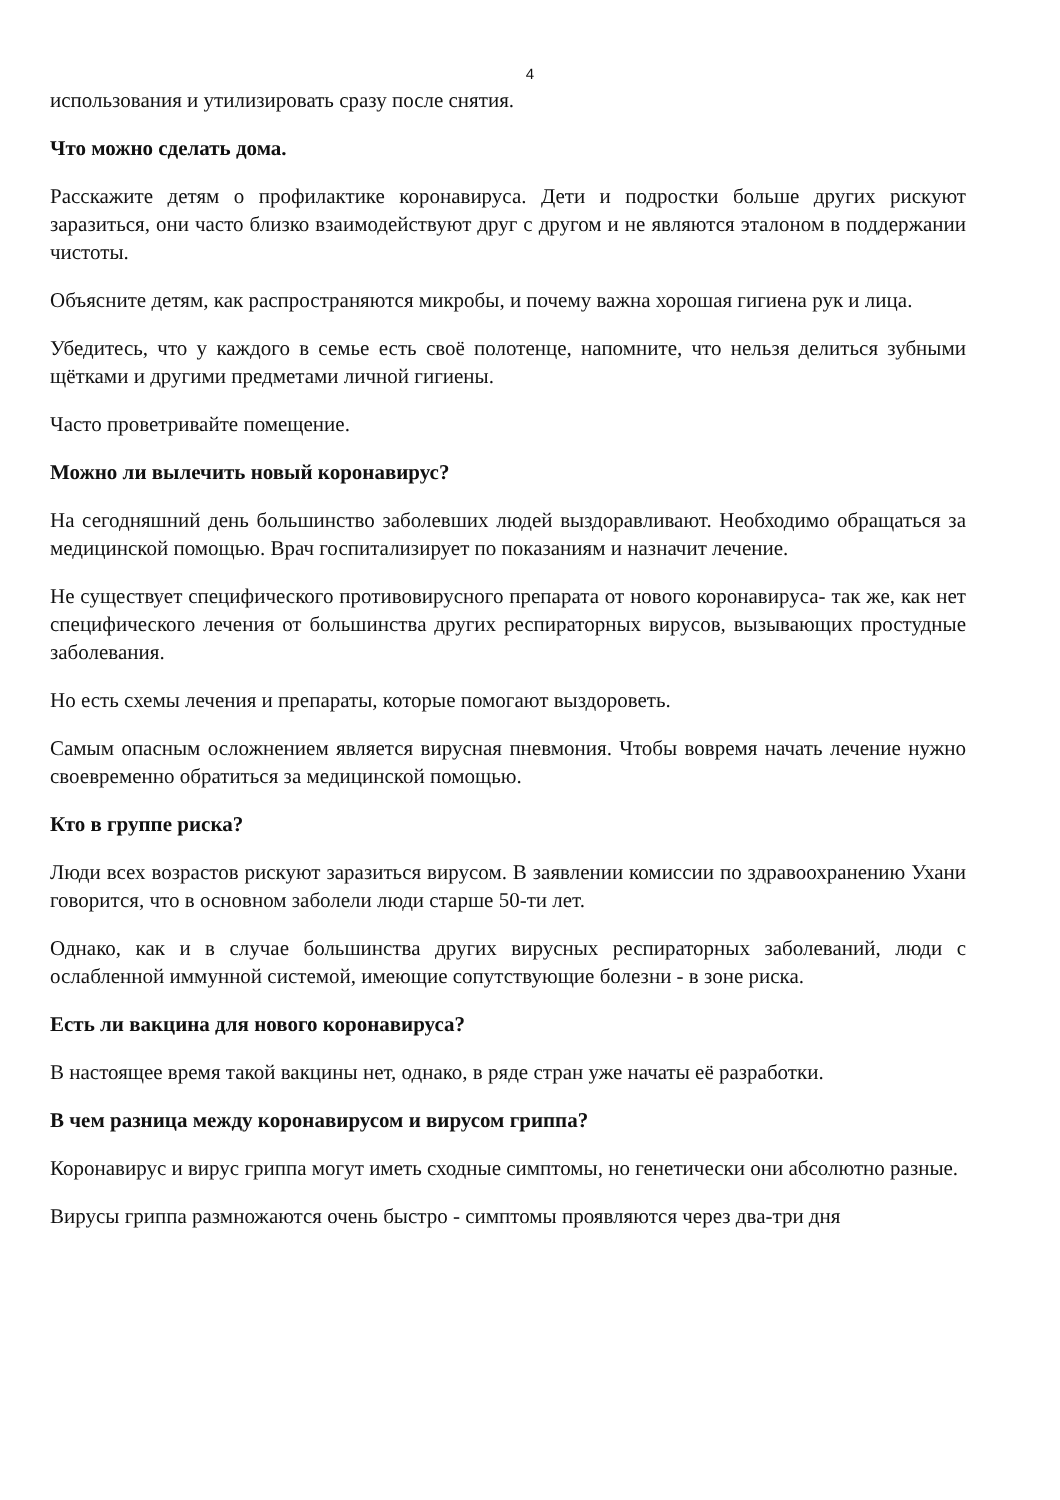4
использования и утилизировать сразу после снятия.
Что можно сделать дома.
Расскажите детям о профилактике коронавируса. Дети и подростки больше других рискуют заразиться, они часто близко взаимодействуют друг с другом и не являются эталоном в поддержании чистоты.
Объясните детям, как распространяются микробы, и почему важна хорошая гигиена рук и лица.
Убедитесь, что у каждого в семье есть своё полотенце, напомните, что нельзя делиться зубными щётками и другими предметами личной гигиены.
Часто проветривайте помещение.
Можно ли вылечить новый коронавирус?
На сегодняшний день большинство заболевших людей выздоравливают. Необходимо обращаться за медицинской помощью. Врач госпитализирует по показаниям и назначит лечение.
Не существует специфического противовирусного препарата от нового коронавируса- так же, как нет специфического лечения от большинства других респираторных вирусов, вызывающих простудные заболевания.
Но есть схемы лечения и препараты, которые помогают выздороветь.
Самым опасным осложнением является вирусная пневмония. Чтобы вовремя начать лечение нужно своевременно обратиться за медицинской помощью.
Кто в группе риска?
Люди всех возрастов рискуют заразиться вирусом. В заявлении комиссии по здравоохранению Ухани говорится, что в основном заболели люди старше 50-ти лет.
Однако, как и в случае большинства других вирусных респираторных заболеваний, люди с ослабленной иммунной системой, имеющие сопутствующие болезни - в зоне риска.
Есть ли вакцина для нового коронавируса?
В настоящее время такой вакцины нет, однако, в ряде стран уже начаты её разработки.
В чем разница между коронавирусом и вирусом гриппа?
Коронавирус и вирус гриппа могут иметь сходные симптомы, но генетически они абсолютно разные.
Вирусы гриппа размножаются очень быстро - симптомы проявляются через два-три дня